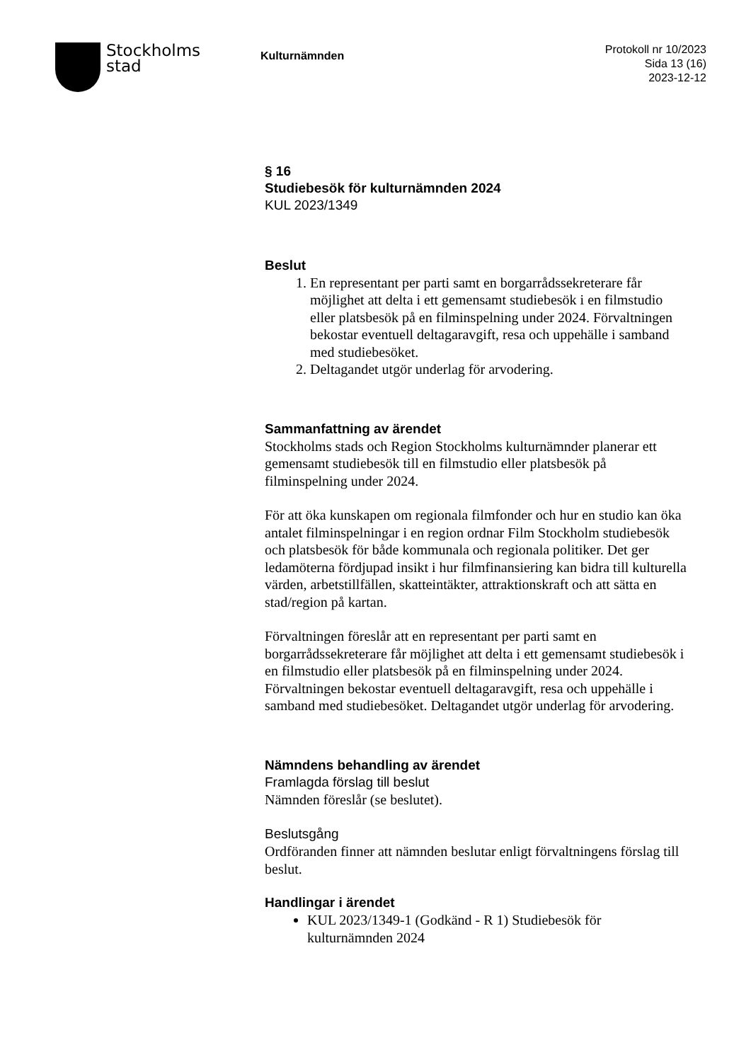Stockholms
stad
Kulturnämnden
Protokoll nr 10/2023
Sida 13 (16)
2023-12-12
§ 16
Studiebesök för kulturnämnden 2024
KUL 2023/1349
Beslut
1. En representant per parti samt en borgarrådssekreterare får möjlighet att delta i ett gemensamt studiebesök i en filmstudio eller platsbesök på en filminspelning under 2024. Förvaltningen bekostar eventuell deltagaravgift, resa och uppehälle i samband med studiebesöket.
2. Deltagandet utgör underlag för arvodering.
Sammanfattning av ärendet
Stockholms stads och Region Stockholms kulturnämnder planerar ett gemensamt studiebesök till en filmstudio eller platsbesök på filminspelning under 2024.
För att öka kunskapen om regionala filmfonder och hur en studio kan öka antalet filminspelningar i en region ordnar Film Stockholm studiebesök och platsbesök för både kommunala och regionala politiker. Det ger ledamöterna fördjupad insikt i hur filmfinansiering kan bidra till kulturella värden, arbetstillfällen, skatteintäkter, attraktionskraft och att sätta en stad/region på kartan.
Förvaltningen föreslår att en representant per parti samt en borgarrådssekreterare får möjlighet att delta i ett gemensamt studiebesök i en filmstudio eller platsbesök på en filminspelning under 2024. Förvaltningen bekostar eventuell deltagaravgift, resa och uppehälle i samband med studiebesöket. Deltagandet utgör underlag för arvodering.
Nämndens behandling av ärendet
Framlagda förslag till beslut
Nämnden föreslår (se beslutet).
Beslutsgång
Ordföranden finner att nämnden beslutar enligt förvaltningens förslag till beslut.
Handlingar i ärendet
KUL 2023/1349-1 (Godkänd - R 1) Studiebesök för kulturnämnden 2024